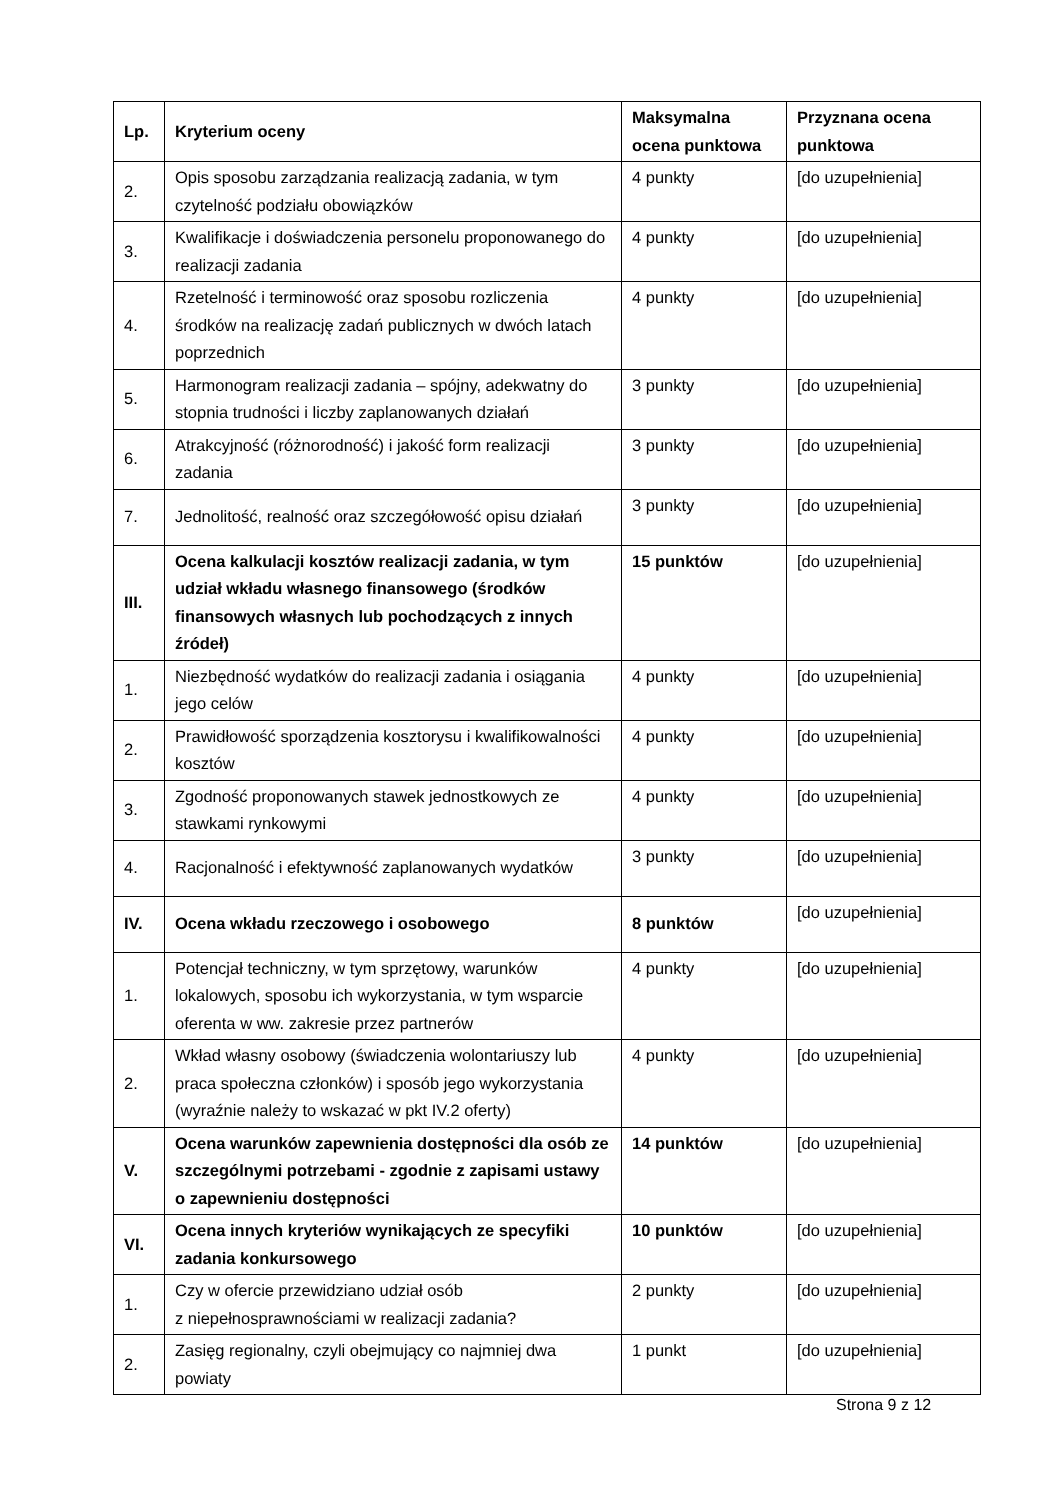| Lp. | Kryterium oceny | Maksymalna ocena punktowa | Przyznana ocena punktowa |
| --- | --- | --- | --- |
| 2. | Opis sposobu zarządzania realizacją zadania, w tym czytelność podziału obowiązków | 4 punkty | [do uzupełnienia] |
| 3. | Kwalifikacje i doświadczenia personelu proponowanego do realizacji zadania | 4 punkty | [do uzupełnienia] |
| 4. | Rzetelność i terminowość oraz sposobu rozliczenia środków na realizację zadań publicznych w dwóch latach poprzednich | 4 punkty | [do uzupełnienia] |
| 5. | Harmonogram realizacji zadania – spójny, adekwatny do stopnia trudności i liczby zaplanowanych działań | 3 punkty | [do uzupełnienia] |
| 6. | Atrakcyjność (różnorodność) i jakość form realizacji zadania | 3 punkty | [do uzupełnienia] |
| 7. | Jednolitość, realność oraz szczegółowość opisu działań | 3 punkty | [do uzupełnienia] |
| III. | Ocena kalkulacji kosztów realizacji zadania, w tym udział wkładu własnego finansowego (środków finansowych własnych lub pochodzących z innych źródeł) | 15 punktów | [do uzupełnienia] |
| 1. | Niezbędność wydatków do realizacji zadania i osiągania jego celów | 4 punkty | [do uzupełnienia] |
| 2. | Prawidłowość sporządzenia kosztorysu i kwalifikowalności kosztów | 4 punkty | [do uzupełnienia] |
| 3. | Zgodność proponowanych stawek jednostkowych ze stawkami rynkowymi | 4 punkty | [do uzupełnienia] |
| 4. | Racjonalność i efektywność zaplanowanych wydatków | 3 punkty | [do uzupełnienia] |
| IV. | Ocena wkładu rzeczowego i osobowego | 8 punktów | [do uzupełnienia] |
| 1. | Potencjał techniczny, w tym sprzętowy, warunków lokalowych, sposobu ich wykorzystania, w tym wsparcie oferenta w ww. zakresie przez partnerów | 4 punkty | [do uzupełnienia] |
| 2. | Wkład własny osobowy (świadczenia wolontariuszy lub praca społeczna członków) i sposób jego wykorzystania (wyraźnie należy to wskazać w pkt IV.2 oferty) | 4 punkty | [do uzupełnienia] |
| V. | Ocena warunków zapewnienia dostępności dla osób ze szczególnymi potrzebami - zgodnie z zapisami ustawy o zapewnieniu dostępności | 14 punktów | [do uzupełnienia] |
| VI. | Ocena innych kryteriów wynikających ze specyfiki zadania konkursowego | 10 punktów | [do uzupełnienia] |
| 1. | Czy w ofercie przewidziano udział osób z niepełnosprawnościami w realizacji zadania? | 2 punkty | [do uzupełnienia] |
| 2. | Zasięg regionalny, czyli obejmujący co najmniej dwa powiaty | 1 punkt | [do uzupełnienia] |
Strona 9 z 12